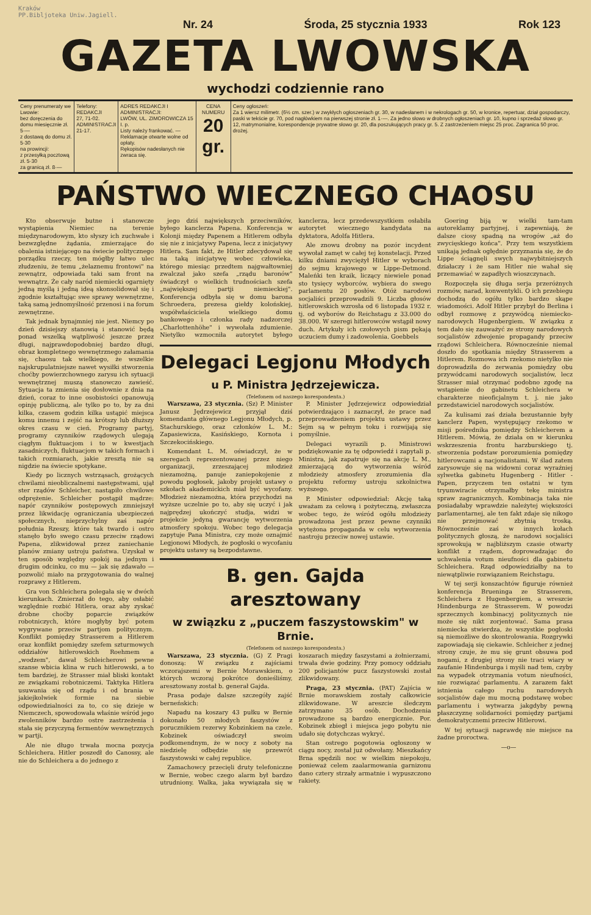Kraków
PP.Bibljoteka Uniw.Jagiell.
Nr. 24 Środa, 25 stycznia 1933 Rok 123
GAZETA LWOWSKA
wychodzi codziennie rano
| Ceny prenumeraty we Lwowie: bez doręczenia do domu miesięcznie zł. 5·— z dostawą do domu zł. 5·30 na prowincji: z przesyłką pocztową zł. 5·30 za granicą zł. 8·— | Telefony: REDAKCJI 27, 71-02. ADMINISTRACJI 21-17. | ADRES REDAKCJI I ADMINISTRACJI: LWÓW, UL. ZIMOROWICZA 15 I. p. Listy należy frankować. — Reklamacje otwarte wolne od opłaty. Rękopisów nadesłanych nie zwraca się. | CENA NUMERU 20 gr. | Ceny ogłoszeń: Za 1 wiersz milimetr. (6½ cm. szer.) w zwykłych ogłoszeniach gr. 30, w nadesłanem i w nekrologach gr. 50, w kronice, repertuar, dział gospodarczy, paski w tekście gr. 70, pod nagłówkiem na pierwszej stronie zł. 1·—. Za jedno słowo w drobnych ogłoszeniach gr. 10, kupno i sprzedaż słowo gr. 12, matrymonialne, korespondencje prywatne słowo gr. 20, dla poszukujących pracy gr. 5. Z zastrzeżeniem miejsc 25 proc. Zagranica 50 proc. drożej. |
PAŃSTWO WIECZNEGO CHAOSU
Kto obserwuje butne i stanowcze wystąpienia Niemiec na terenie międzynarodowym, kto słyszy ich zuchwałe i bezwzględne żądania, zmierzające do obalenia istniejącego na świecie politycznego porządku rzeczy, ten mógłby łatwo ulec złudzeniu, że temu „żelaznemu frontowi" na zewnątrz, odpowiada taki sam front na wewnątrz. Że cały naród niemiecki ogarnięty jedną myślą i jedną ideą skonsolidował się i zgodnie kształtując swe sprawy wewnętrzne, taką samą jednomyślność przenosi i na forum zewnętrzne.
Tak jednak bynajmniej nie jest. Niemcy po dzień dzisiejszy stanowią i stanowić będą ponad wszelką wątpliwość jeszcze przez długi, najprawdopodobniej bardzo długi, obraz kompletnego wewnętrznego załamania się, chaosu tak wielkiego, że wszelkie najskrupulatniejsze nawet wysiłki stworzenia choćby powierzchownego zarysu ich sytuacji wewnętrznej muszą stanowczo zawieść. Sytuacja ta zmienia się dosłownie z dnia na dzień, coraz to inne osobistości opanowują opinję publiczną, ale tylko po to, by za dni kilka, czasem godzin kilka ustąpić miejsca komu innemu i zejść na krótszy lub dłuższy okres czasu w cień. Programy partyj, programy czynników rządowych ulegają ciągłym fluktuacjom i to w kwestjach zasadniczych, fluktuacjom w takich formach i takich rozmiarach, jakie zresztą nie są nigdzie na świecie spotykane.
Kiedy po licznych wstrząsach, grożących chwilami nieobliczalnemi następstwami, ujął ster rządów Schleicher, nastąpiło chwilowe odprężenie. Schleicher postąpił mądrze: napór czynników postępowych zmniejszył przez likwidację ograniczania ubezpieczeń społecznych, nieprzychylny zaś napór południa Rzeszy, które tak twardo i ostro stanęło było swego czasu przeciw rządowi Papena, zlikwidował przez zaniechanie planów zmiany ustroju państwa. Uzyskał w ten sposób względny spokój na jednym i drugim odcinku, co mu — jak się zdawało — pozwolić miało na przygotowania do walnej rozprawy z Hitlerem.
Gra von Schleichera polegała się w dwóch kierunkach. Zmierzał do tego, aby osłabić względnie rozbić Hitlera, oraz aby zyskać drobne choćby poparcie związków robotniczych, które mogłyby być potem wygrywane przeciw partjom politycznym. Konflikt pomiędzy Strasserem a Hitlerem oraz konflikt pomiędzy szefem szturmowych oddziałów hitlerowskich Roehmem a „wodzem", dawał Schleicherowi pewne szanse wbicia klina w ruch hitlerowski, a to tem bardziej, że Strasser miał bliski kontakt ze związkami robotniczemi. Taktyka Hitlera usuwania się od rządu i od brania w jakiejkolwiek formie na siebie odpowiedzialności za to, co się dzieje w Niemczech, spowodowała właśnie wśród jego zwolenników bardzo ostre zastrzeżenia i stała się przyczyną fermentów wewnętrznych w partji.
Ale nie długo trwała mocna pozycja Schleichera. Hitler poszedł do Canossy, ale nie do Schleichera a do jednego z
jego dziś największych przeciwników, byłego kanclerza Papena. Konferencja w Kolonji między Papenem a Hitlerem odbyła się nie z inicjatywy Papena, lecz z inicjatywy Hitlera. Sam fakt, że Hitler zdecydował się na taką inicjatywę wobec człowieka, którego miesiąc przedtem najgwałtowniej zwalczał jako szefa „rządu baronów" świadczył o wielkich trudnościach szefa „największej partji niemieckiej". Konferencja odbyła się w domu barona Schroedera, prezesa giełdy kolońskiej, współwłaściciela wielkiego domu bankowego i członka rady nadzorczej „Charlottenhöhe" i wywołała zdumienie. Nietylko wzmocniła autorytet byłego kanclerza, lecz przedewszystkiem osłabiła autorytet wiecznego kandydata na dyktatora, Adolfa Hitlera.
Ale znowu drobny na pozór incydent wywołał zamęt w całej tej konstelacji. Przed kilku dniami zwyciężył Hitler w wyborach do sejmu krajowego w Lippe-Detmond. Maleńki ten kraik, liczący niewiele ponad sto tysięcy wyborców, wybiera do swego parlamentu 20 posłów. Otóż narodowi socjaliści przeprowadzili 9. Liczba głosów hitlerowskich wzrosła od 6 listopada 1932 r. tj. od wyborów do Reichstagu z 33.000 do 38.000. W szeregi hitlerowców wstąpił nowy duch. Artykuły ich czołowych pism pękają uczuciem dumy i zadowolenia. Goebbels
Delegaci Legjonu Młodych
u P. Ministra Jędrzejewicza.
(Telefonem od naszego korespondenta.)
Warszawa, 23 stycznia. (Sz) P. Minister Janusz Jędrzejewicz przyjął dziś komendanta głównego Legjonu Młodych, p. Stachurskiego, oraz członków L. M.: Zapasiewicza, Kasińskiego, Kornota i Szczekocińskiego.
Komendant L. M. oświadczył, że w szeregach reprezentowanej przez niego organizacji, zrzeszającej młodzież niezamożną, panuje zaniepokojenie z powodu pogłosek, jakoby projekt ustawy o szkołach akademickich miał być wycofany. Młodzież niezamożna, która przychodzi na wyższe uczelnie po to, aby się uczyć i jak najprędzej ukończyć studja, widzi w projekcie jedyną gwarancję wytworzenia atmosfery spokoju. Wobec tego delegacja zapytuje Pana Ministra, czy może oznajmić Legjonowi Młodych, że pogłoski o wycofaniu projektu ustawy są bezpodstawne.
P. Minister Jędrzejewicz odpowiedział potwierdzająco i zaznaczył, że prace nad przeprowadzeniem projektu ustawy przez Sejm są w pełnym toku i rozwijają się pomyślnie.
Delegaci wyrazili p. Ministrowi podziękowanie za tę odpowiedź i zapytali p. Ministra, jak zapatruje się na akcję L. M., zmierzającą do wytworzenia wśród młodzieży atmosfery zrozumienia dla projektu reformy ustroju szkolnictwa wyższego.
P. Minister odpowiedział: Akcję taką uważam za celową i pożyteczną, zwłaszcza wobec tego, że wśród ogółu młodzieży prowadzona jest przez pewne czynniki wytężona propaganda w celu wytworzenia nastroju przeciw nowej ustawie.
B. gen. Gajda aresztowany
w związku z „puczem faszystowskim" w Brnie.
(Telefonem od naszego korespondenta.)
Warszawa, 23 stycznia. (G) Z Pragi donoszą: W związku z zajściami wczorajszemi w Bernie Morawskiem, o których wczoraj pokrótce donieśliśmy, aresztowany został b. generał Gajda.
Prasa podaje dalsze szczegóły zajść berneńskich:
Napadu na koszary 43 pułku w Bernie dokonało 50 młodych faszystów z porucznikiem rezerwy Kobzinkiem na czele. Kobzinek oświadczył swoim podkomendnym, że w nocy z soboty na niedzielę odbędzie się przewrót faszystowski w całej republice.
Zamachowcy przecięli druty telefoniczne w Bernie, wobec czego alarm był bardzo utrudniony. Walka, jaka wywiązała się w koszarach między faszystami a żołnierzami, trwała dwie godziny. Przy pomocy oddziału 200 policjantów pucz faszystowski został zlikwidowany.
Praga, 23 stycznia. (PAT) Zajścia w Brnie morawskiem zostały całkowicie zlikwidowane. W areszcie śledczym zatrzymano 35 osób. Dochodzenia prowadzone są bardzo energicznie. Por. Kobzinek zbiegł i miejsca jego pobytu nie udało się dotychczas wykryć.
Stan ostrego pogotowia ogłoszony w ciągu nocy, został już odwołany. Mieszkańcy Brna spędzili noc w wielkim niepokoju, ponieważ celem zaalarmowania garnizonu dano cztery strzały armatnie i wypuszczono rakiety.
Goering biją w wielki tam-tam autoreklamy partyjnej, i zapewniają, że dalsze ciosy spadną na wrogów „aż do zwycięskiego końca". Przy tem wszystkiem unikają jednak ogłędnie przyznania się, że do Lippe ściągnęli swych najwybitniejszych działaczy i że sam Hitler nie wahał się przemawiać w zapadłych wioszczynach.
Rozpoczęła się długa serja przeróżnych rozmów, narad, konwentykli. O ich przebiegu dochodzą do ogółu tylko bardzo skąpe wiadomości. Adolf Hitler przybył do Berlina i odbył rozmowę z przywódcą niemiecko-narodowych Hugenbergiem. W związku z tem dało się zauważyć ze strony narodowych socjalistów zdwojenie propagandy przeciw rządowi Schleichera. Równocześnie niemal doszło do spotkania między Strasserem a Hitlerem. Rozmowa ich rzekomo nietylko nie doprowadziła do zerwania pomiędzy obu przywódcami narodowych socjalistów, lecz Strasser miał otrzymać podobno zgodę na wstąpienie do gabinetu Schleichera w charakterze nieoficjalnym t. j. nie jako przedstawiciel narodowych socjalistów.
Za kulisami zaś działa bezustannie były kanclerz Papen, występujący rzekomo w misji pośrednika pomiędzy Schleicherem a Hitlerem. Mówią, że działa on w kierunku wskrzeszenia frontu harzburskiego tj. stworzenia podstaw porozumienia pomiędzy hitlerowcami a nacjonalistami. W ślad zatem zarysowuje się na widowni coraz wyraźniej sylwetka gabinetu Hugenberg - Hitler - Papen, przyczem ten ostatni w tym tryumwiracie otrzymałby tekę ministra spraw zagranicznych. Kombinacja taka nie posiadałaby wprawdzie należytej większości parlamentarnej, ale ten fakt zdaje się nikogo nie przejmować zbytnią troską. Równocześnie zaś w innych kołach politycznych głoszą, że narodowi socjaliści sprowokują w najbliższym czasie otwarty konflikt z rządem, doprowadzając do uchwalenia votum nieufności dla gabinetu Schleichera. Rząd odpowiedziałby na to niewątpliwie rozwiązaniem Reichstagu.
W tej serji konszachtów figuruje również konferencja Brueninga ze Strasserem, Schleichera z Hugenbergiem, a wreszcie Hindenburga ze Strasserem. W powodzi sprzecznych kombinacyj politycznych nie może się nikt zorjentować. Sama prasa niemiecka stwierdza, że wszystkie pogłoski są niemożliwe do skontrolowania. Rozgrywki zapowiadają się ciekawie. Schleicher z jednej strony czuje, że mu się grunt obsuwa pod nogami, z drugiej strony nie traci wiary w zaufanie Hindenburga i myśli nad tem, czyby na wypadek otrzymania votum nieufności, nie rozwiązać parlamentu. A zarazem fakt istnienia całego ruchu narodowych socjalistów daje mu mocną podstawę wobec parlamentu i wytwarza jakgdyby pewną płaszczyznę solidarności pomiędzy partjami demokratycznemi przeciw Hitlerowi.
W tej sytuacji naprawdę nie miejsce na żadne proroctwa.
—o—